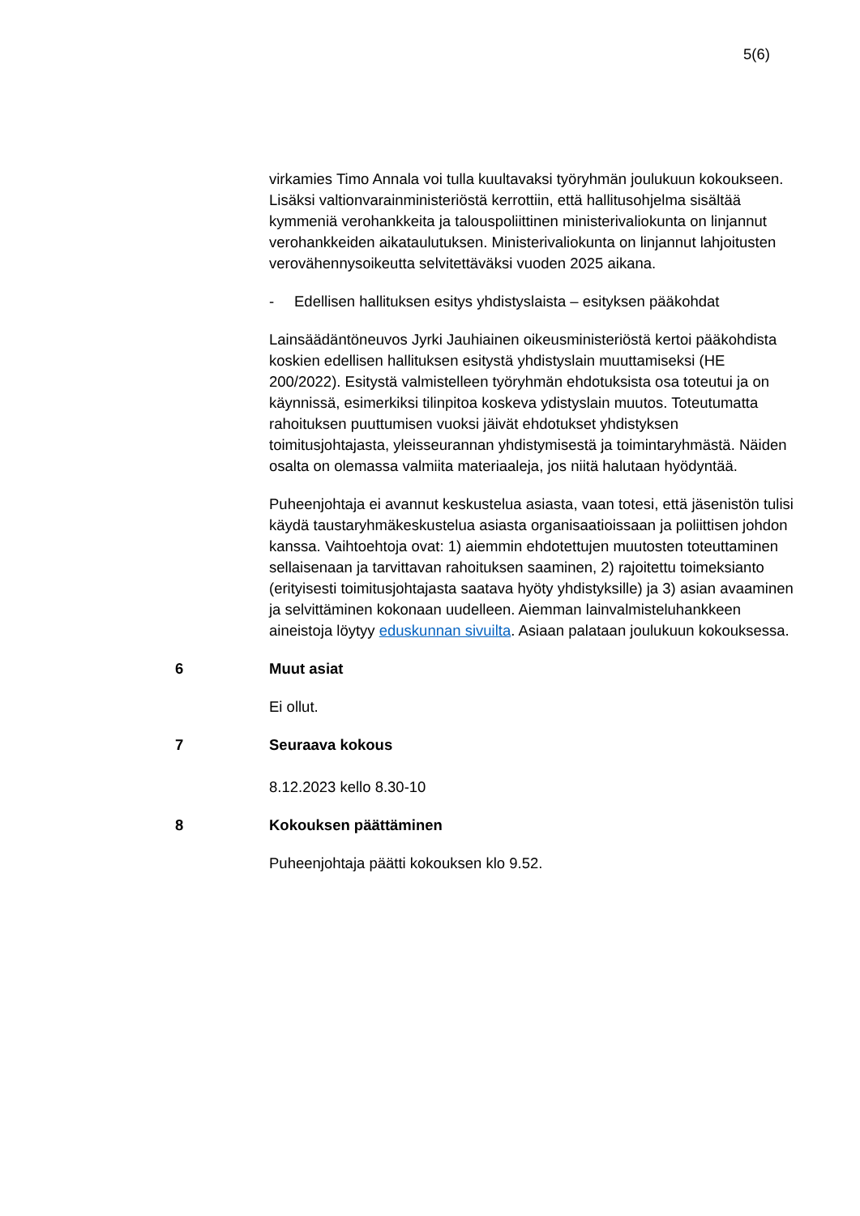5(6)
virkamies Timo Annala voi tulla kuultavaksi työryhmän joulukuun kokoukseen. Lisäksi valtionvarainministeriöstä kerrottiin, että hallitusohjelma sisältää kymmeniä verohankkeita ja talouspoliittinen ministerivaliokunta on linjannut verohankkeiden aikataulutuksen. Ministerivaliokunta on linjannut lahjoitusten verovähennysoikeutta selvitettäväksi vuoden 2025 aikana.
- Edellisen hallituksen esitys yhdistyslaista – esityksen pääkohdat
Lainsäädäntöneuvos Jyrki Jauhiainen oikeusministeriöstä kertoi pääkohdista koskien edellisen hallituksen esitystä yhdistyslain muuttamiseksi (HE 200/2022). Esitystä valmistelleen työryhmän ehdotuksista osa toteutui ja on käynnissä, esimerkiksi tilinpitoa koskeva ydistyslain muutos. Toteutumatta rahoituksen puuttumisen vuoksi jäivät ehdotukset yhdistyksen toimitusjohtajasta, yleisseurannan yhdistymisestä ja toimintaryhmästä. Näiden osalta on olemassa valmiita materiaaleja, jos niitä halutaan hyödyntää.
Puheenjohtaja ei avannut keskustelua asiasta, vaan totesi, että jäsenistön tulisi käydä taustaryhmäkeskustelua asiasta organisaatioissaan ja poliittisen johdon kanssa. Vaihtoehtoja ovat: 1) aiemmin ehdotettujen muutosten toteuttaminen sellaisenaan ja tarvittavan rahoituksen saaminen, 2) rajoitettu toimeksianto (erityisesti toimitusjohtajasta saatava hyöty yhdistyksille) ja 3) asian avaaminen ja selvittäminen kokonaan uudelleen. Aiemman lainvalmisteluhankkeen aineistoja löytyy eduskunnan sivuilta. Asiaan palataan joulukuun kokouksessa.
6 Muut asiat
Ei ollut.
7 Seuraava kokous
8.12.2023 kello 8.30-10
8 Kokouksen päättäminen
Puheenjohtaja päätti kokouksen klo 9.52.